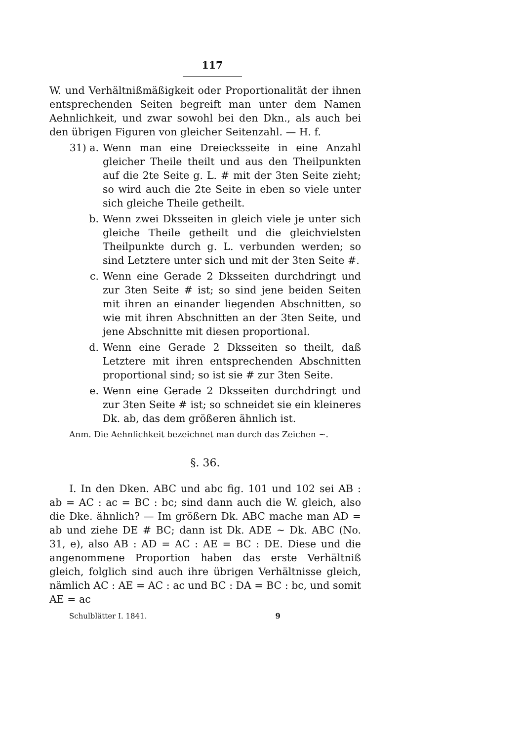117
W. und Verhältnißmäßigkeit oder Proportionalität der ihnen entsprechenden Seiten begreift man unter dem Namen Aehnlichkeit, und zwar sowohl bei den Dkn., als auch bei den übrigen Figuren von gleicher Seitenzahl. — H. f.
31) a. Wenn man eine Dreiecksseite in eine Anzahl gleicher Theile theilt und aus den Theilpunkten auf die 2te Seite g. L. # mit der 3ten Seite zieht; so wird auch die 2te Seite in eben so viele unter sich gleiche Theile getheilt.
b. Wenn zwei Dksseiten in gleich viele je unter sich gleiche Theile getheilt und die gleichvielsten Theilpunkte durch g. L. verbunden werden; so sind Letztere unter sich und mit der 3ten Seite #.
c. Wenn eine Gerade 2 Dksseiten durchdringt und zur 3ten Seite # ist; so sind jene beiden Seiten mit ihren an einander liegenden Abschnitten, so wie mit ihren Abschnitten an der 3ten Seite, und jene Abschnitte mit diesen proportional.
d. Wenn eine Gerade 2 Dksseiten so theilt, daß Letztere mit ihren entsprechenden Abschnitten proportional sind; so ist sie # zur 3ten Seite.
e. Wenn eine Gerade 2 Dksseiten durchdringt und zur 3ten Seite # ist; so schneidet sie ein kleineres Dk. ab, das dem größeren ähnlich ist.
Anm. Die Aehnlichkeit bezeichnet man durch das Zeichen ~.
§. 36.
I. In den Dken. ABC und abc fig. 101 und 102 sei AB : ab = AC : ac = BC : bc; sind dann auch die W. gleich, also die Dke. ähnlich? — Im größern Dk. ABC mache man AD = ab und ziehe DE # BC; dann ist Dk. ADE ~ Dk. ABC (No. 31, e), also AB : AD = AC : AE = BC : DE. Diese und die angenommene Proportion haben das erste Verhältniß gleich, folglich sind auch ihre übrigen Verhältnisse gleich, nämlich AC : AE = AC : ac und BC : DA = BC : bc, und somit AE = ac
Schulblätter I. 1841. 9